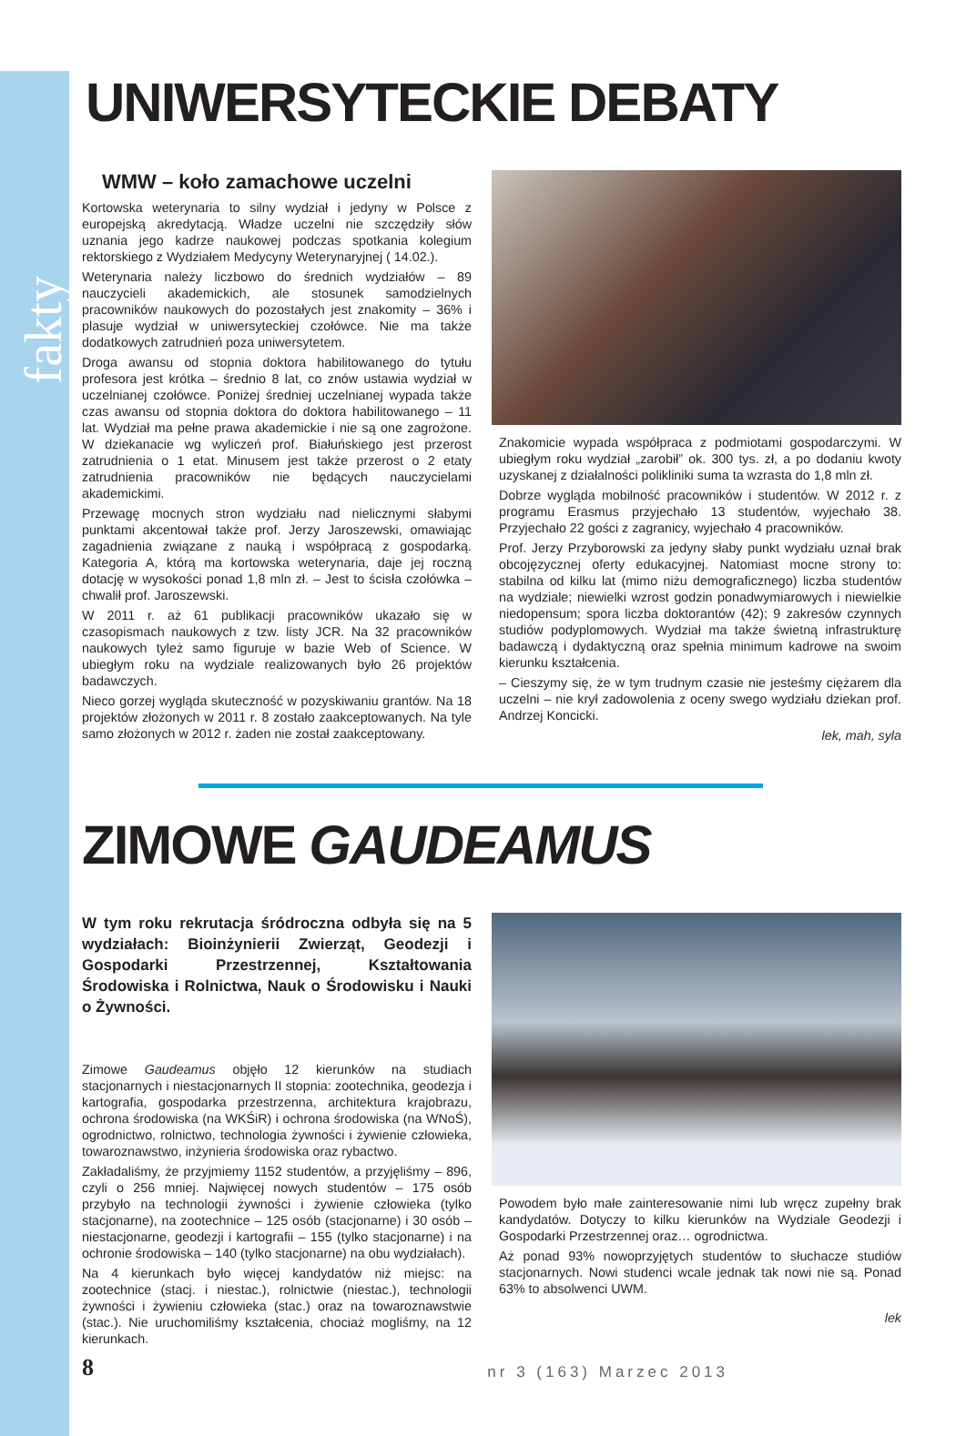fakty
UNIWERSYTECKIE DEBATY
WMW – koło zamachowe uczelni
Kortowska weterynaria to silny wydział i jedyny w Polsce z europejską akredytacją. Władze uczelni nie szczędziły słów uznania jego kadrze naukowej podczas spotkania kolegium rektorskiego z Wydziałem Medycyny Weterynaryjnej ( 14.02.).
Weterynaria należy liczbowo do średnich wydziałów – 89 nauczycieli akademickich, ale stosunek samodzielnych pracowników naukowych do pozostałych jest znakomity – 36% i plasuje wydział w uniwersyteckiej czołówce. Nie ma także dodatkowych zatrudnień poza uniwersytetem.
Droga awansu od stopnia doktora habilitowanego do tytułu profesora jest krótka – średnio 8 lat, co znów ustawia wydział w uczelnianej czołówce. Poniżej średniej uczelnianej wypada także czas awansu od stopnia doktora do doktora habilitowanego – 11 lat. Wydział ma pełne prawa akademickie i nie są one zagrożone. W dziekanacie wg wyliczeń prof. Białuńskiego jest przerost zatrudnienia o 1 etat. Minusem jest także przerost o 2 etaty zatrudnienia pracowników nie będących nauczycielami akademickimi.
Przewagę mocnych stron wydziału nad nielicznymi słabymi punktami akcentował także prof. Jerzy Jaroszewski, omawiając zagadnienia związane z nauką i współpracą z gospodarką. Kategoria A, którą ma kortowska weterynaria, daje jej roczną dotację w wysokości ponad 1,8 mln zł. – Jest to ścisła czołówka – chwalił prof. Jaroszewski.
W 2011 r. aż 61 publikacji pracowników ukazało się w czasopismach naukowych z tzw. listy JCR. Na 32 pracowników naukowych tyleż samo figuruje w bazie Web of Science. W ubiegłym roku na wydziale realizowanych było 26 projektów badawczych.
Nieco gorzej wygląda skuteczność w pozyskiwaniu grantów. Na 18 projektów złożonych w 2011 r. 8 zostało zaakceptowanych. Na tyle samo złożonych w 2012 r. żaden nie został zaakceptowany.
Znakomicie wypada współpraca z podmiotami gospodarczymi. W ubiegłym roku wydział „zarobił” ok. 300 tys. zł, a po dodaniu kwoty uzyskanej z działalności polikliniki suma ta wzrasta do 1,8 mln zł.
Dobrze wygląda mobilność pracowników i studentów. W 2012 r. z programu Erasmus przyjechało 13 studentów, wyjechało 38. Przyjechało 22 gości z zagranicy, wyjechało 4 pracowników.
Prof. Jerzy Przyborowski za jedyny słaby punkt wydziału uznał brak obcojęzycznej oferty edukacyjnej. Natomiast mocne strony to: stabilna od kilku lat (mimo niżu demograficznego) liczba studentów na wydziale; niewielki wzrost godzin ponadwymiarowych i niewielkie niedopensum; spora liczba doktorantów (42); 9 zakresów czynnych studiów podyplomowych. Wydział ma także świetną infrastrukturę badawczą i dydaktyczną oraz spełnia minimum kadrowe na swoim kierunku kształcenia.
– Cieszymy się, że w tym trudnym czasie nie jesteśmy ciężarem dla uczelni – nie krył zadowolenia z oceny swego wydziału dziekan prof. Andrzej Koncicki.
lek, mah, syla
ZIMOWE GAUDEAMUS
W tym roku rekrutacja śródroczna odbyła się na 5 wydziałach: Bioinżynierii Zwierząt, Geodezji i Gospodarki Przestrzennej, Kształtowania Środowiska i Rolnictwa, Nauk o Środowisku i Nauki o Żywności.
Zimowe Gaudeamus objęło 12 kierunków na studiach stacjonarnych i niestacjonarnych II stopnia: zootechnika, geodezja i kartografia, gospodarka przestrzenna, architektura krajobrazu, ochrona środowiska (na WKŚiR) i ochrona środowiska (na WNoŚ), ogrodnictwo, rolnictwo, technologia żywności i żywienie człowieka, towaroznawstwo, inżynieria środowiska oraz rybactwo.
Zakładaliśmy, że przyjmiemy 1152 studentów, a przyjęliśmy – 896, czyli o 256 mniej. Najwięcej nowych studentów – 175 osób przybyło na technologii żywności i żywienie człowieka (tylko stacjonarne), na zootechnice – 125 osób (stacjonarne) i 30 osób – niestacjonarne, geodezji i kartografii – 155 (tylko stacjonarne) i na ochronie środowiska – 140 (tylko stacjonarne) na obu wydziałach).
Na 4 kierunkach było więcej kandydatów niż miejsc: na zootechnice (stacj. i niestac.), rolnictwie (niestac.), technologii żywności i żywieniu człowieka (stac.) oraz na towaroznawstwie (stac.). Nie uruchomiliśmy kształcenia, chociaż mogliśmy, na 12 kierunkach.
Powodem było małe zainteresowanie nimi lub wręcz zupełny brak kandydatów. Dotyczy to kilku kierunków na Wydziale Geodezji i Gospodarki Przestrzennej oraz… ogrodnictwa.
Aż ponad 93% nowoprzyjętych studentów to słuchacze studiów stacjonarnych. Nowi studenci wcale jednak tak nowi nie są. Ponad 63% to absolwenci UWM.
lek
8 nr 3 (163) Marzec 2013